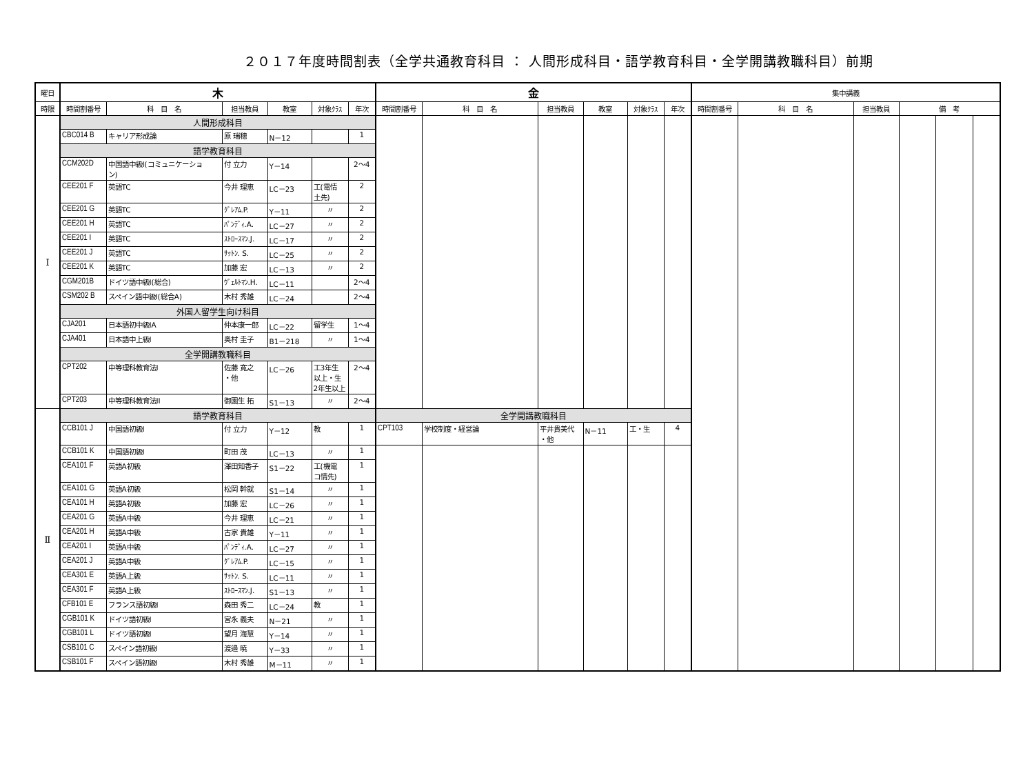２０１７年度時間割表（全学共通教育科目 ： 人間形成科目・語学教育科目・全学開講教職科目）前期
| 曜日 | 木 | | | | | | 金 | | | | | | 集中講義 | | | | | |
| --- | --- | --- | --- | --- | --- | --- | --- | --- | --- | --- | --- | --- | --- | --- | --- | --- | --- | --- |
| 時限 | 時間割番号 | 科 目 名 | 担当教員 | 教室 | 対象ｸﾗｽ | 年次 | 時間割番号 | 科 目 名 | 担当教員 | 教室 | 対象ｸﾗｽ | 年次 | 時間割番号 | 科 目 名 | 担当教員 | 備 考 | | |
| Ⅰ | 人間形成科目 | | | | | | | | | | | | | | | | | |
| | CBC014 B | キャリア形成論 | 原 瑞穂 | N－12 | | 1 | | | | | | | | | | | | |
| | 語学教育科目 | | | | | | | | | | | | | | | | | |
| | CCM202D | 中国語中級I(コミュニケーショ ン) | 付 立力 | Y－14 | | 2～4 | | | | | | | | | | | | |
| | CEE201 F | 英語TC | 今井 理恵 | LC－23 | 工(電情 土先) | 2 | | | | | | | | | | | | |
| | CEE201 G | 英語TC | ｸﾞﾚｱﾑ.P. | Y－11 | 〃 | 2 | | | | | | | | | | | | |
| | CEE201 H | 英語TC | ﾊﾟﾝﾃﾞｨ.A. | LC－27 | 〃 | 2 | | | | | | | | | | | | |
| | CEE201 I | 英語TC | ｽﾄﾛｰｽﾏﾝ.J. | LC－17 | 〃 | 2 | | | | | | | | | | | | |
| | CEE201 J | 英語TC | ｻｯﾄﾝ. S. | LC－25 | 〃 | 2 | | | | | | | | | | | | |
| | CEE201 K | 英語TC | 加藤 宏 | LC－13 | 〃 | 2 | | | | | | | | | | | | |
| | CGM201B | ドイツ語中級I(総合) | ｳﾞｪﾙﾄﾏﾝ.H. | LC－11 | | 2～4 | | | | | | | | | | | | |
| | CSM202 B | スペイン語中級I(総合A) | 木村 秀雄 | LC－24 | | 2～4 | | | | | | | | | | | | |
| | 外国人留学生向け科目 | | | | | | | | | | | | | | | | | |
| | CJA201 | 日本語初中級IA | 仲本康一郎 | LC－22 | 留学生 | 1～4 | | | | | | | | | | | | |
| | CJA401 | 日本語中上級I | 奥村 圭子 | B1－218 | 〃 | 1～4 | | | | | | | | | | | | |
| | 全学開講教職科目 | | | | | | | | | | | | | | | | | |
| | CPT202 | 中等理科教育法I | 佐藤 寛之 ・他 | LC－26 | 工3年生 以上・生 2年生以上 | 2～4 | | | | | | | | | | | | |
| | CPT203 | 中等理科教育法II | 御園生 拓 | S1－13 | 〃 | 2～4 | | | | | | | | | | | | |
| Ⅱ | 語学教育科目 | | | | | | 全学開講教職科目 | | | | | | | | | | | |
| | CCB101 J | 中国語初級I | 付 立力 | Y－12 | 教 | 1 | CPT103 | 学校制度・経営論 | 平井貴美代 ・他 | N－11 | 工・生 | 4 | | | | | | |
| | CCB101 K | 中国語初級I | 町田 茂 | LC－13 | 〃 | 1 | | | | | | | | | | | | |
| | CEA101 F | 英語A初級 | 澤田知香子 | S1－22 | 工(機電 コ情先) | 1 | | | | | | | | | | | | |
| | CEA101 G | 英語A初級 | 松岡 幹就 | S1－14 | 〃 | 1 | | | | | | | | | | | | |
| | CEA101 H | 英語A初級 | 加藤 宏 | LC－26 | 〃 | 1 | | | | | | | | | | | | |
| | CEA201 G | 英語A中級 | 今井 理恵 | LC－21 | 〃 | 1 | | | | | | | | | | | | |
| | CEA201 H | 英語A中級 | 古家 貴雄 | Y－11 | 〃 | 1 | | | | | | | | | | | | |
| | CEA201 I | 英語A中級 | ﾊﾟﾝﾃﾞｨ.A. | LC－27 | 〃 | 1 | | | | | | | | | | | | |
| | CEA201 J | 英語A中級 | ｸﾞﾚｱﾑ.P. | LC－15 | 〃 | 1 | | | | | | | | | | | | |
| | CEA301 E | 英語A上級 | ｻｯﾄﾝ. S. | LC－11 | 〃 | 1 | | | | | | | | | | | | |
| | CEA301 F | 英語A上級 | ｽﾄﾛｰｽﾏﾝ.J. | S1－13 | 〃 | 1 | | | | | | | | | | | | |
| | CFB101 E | フランス語初級I | 森田 秀二 | LC－24 | 教 | 1 | | | | | | | | | | | | |
| | CGB101 K | ドイツ語初級I | 宮永 義夫 | N－21 | 〃 | 1 | | | | | | | | | | | | |
| | CGB101 L | ドイツ語初級I | 望月 海慧 | Y－14 | 〃 | 1 | | | | | | | | | | | | |
| | CSB101 C | スペイン語初級I | 渡邉 暁 | Y－33 | 〃 | 1 | | | | | | | | | | | | |
| | CSB101 F | スペイン語初級I | 木村 秀雄 | M－11 | 〃 | 1 | | | | | | | | | | | | |